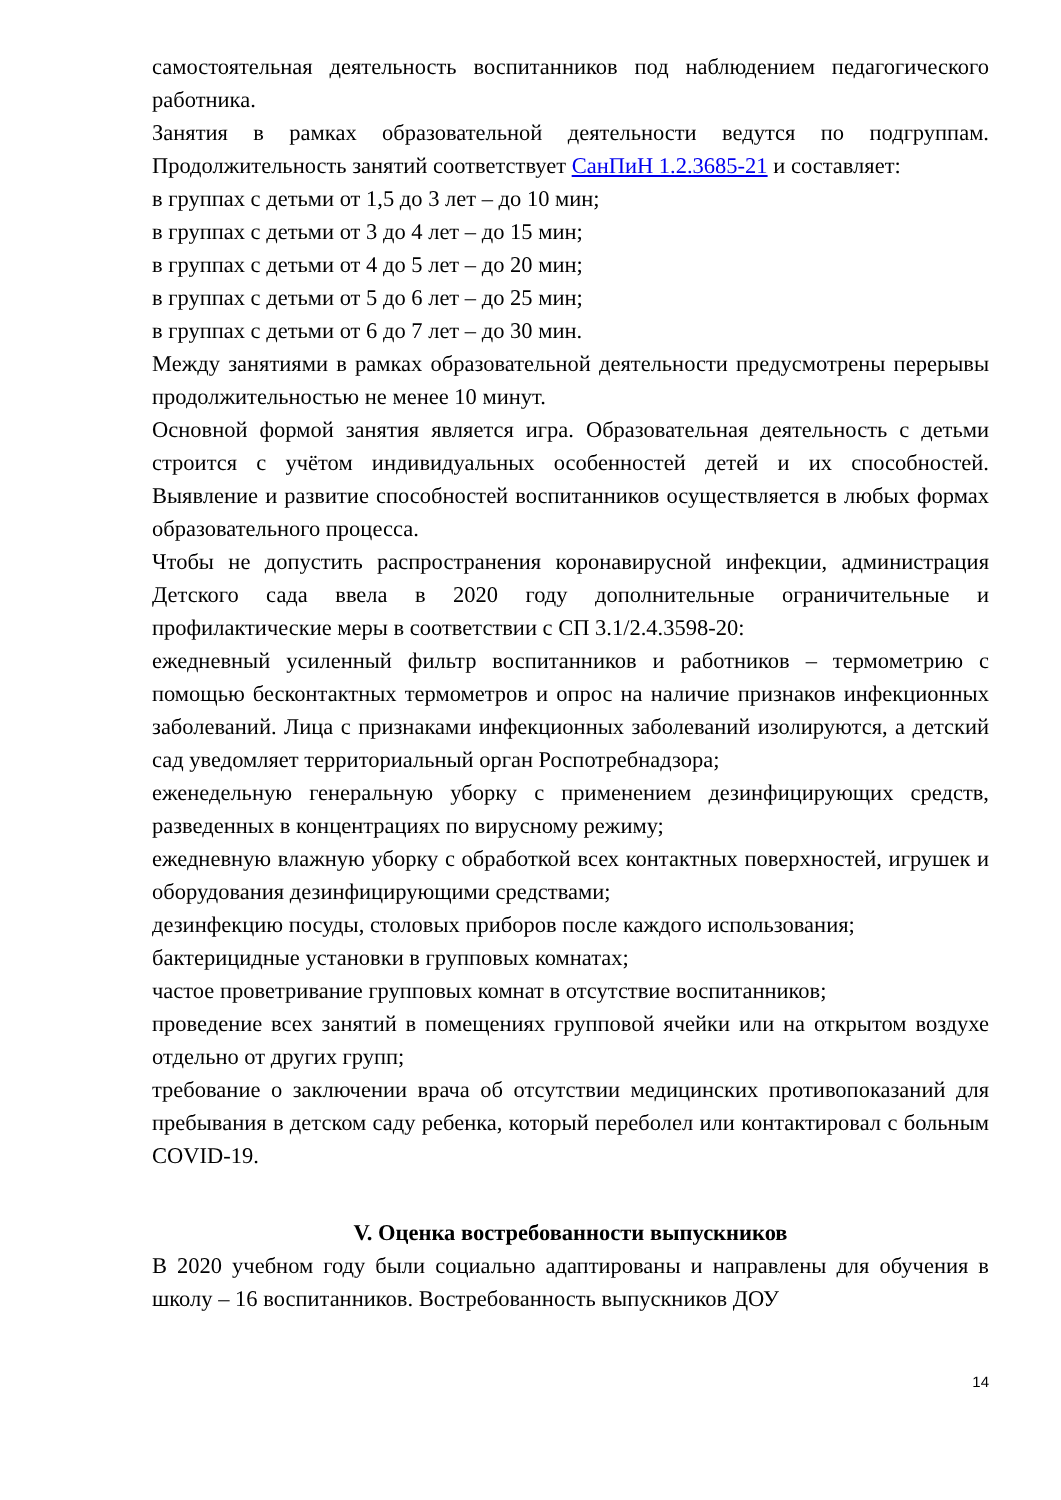самостоятельная деятельность воспитанников под наблюдением педагогического работника.
Занятия в рамках образовательной деятельности ведутся по подгруппам. Продолжительность занятий соответствует СанПиН 1.2.3685-21 и составляет:
в группах с детьми от 1,5 до 3 лет – до 10 мин;
в группах с детьми от 3 до 4 лет – до 15 мин;
в группах с детьми от 4 до 5 лет – до 20 мин;
в группах с детьми от 5 до 6 лет – до 25 мин;
в группах с детьми от 6 до 7 лет – до 30 мин.
Между занятиями в рамках образовательной деятельности предусмотрены перерывы продолжительностью не менее 10 минут.
Основной формой занятия является игра. Образовательная деятельность с детьми строится с учётом индивидуальных особенностей детей и их способностей. Выявление и развитие способностей воспитанников осуществляется в любых формах образовательного процесса.
Чтобы не допустить распространения коронавирусной инфекции, администрация Детского сада ввела в 2020 году дополнительные ограничительные и профилактические меры в соответствии с СП 3.1/2.4.3598-20:
ежедневный усиленный фильтр воспитанников и работников – термометрию с помощью бесконтактных термометров и опрос на наличие признаков инфекционных заболеваний. Лица с признаками инфекционных заболеваний изолируются, а детский сад уведомляет территориальный орган Роспотребнадзора;
еженедельную генеральную уборку с применением дезинфицирующих средств, разведенных в концентрациях по вирусному режиму;
ежедневную влажную уборку с обработкой всех контактных поверхностей, игрушек и оборудования дезинфицирующими средствами;
дезинфекцию посуды, столовых приборов после каждого использования;
бактерицидные установки в групповых комнатах;
частое проветривание групповых комнат в отсутствие воспитанников;
проведение всех занятий в помещениях групповой ячейки или на открытом воздухе отдельно от других групп;
требование о заключении врача об отсутствии медицинских противопоказаний для пребывания в детском саду ребенка, который переболел или контактировал с больным COVID-19.
V. Оценка востребованности выпускников
В 2020 учебном году были социально адаптированы и направлены для обучения в школу – 16 воспитанников. Востребованность выпускников ДОУ
14